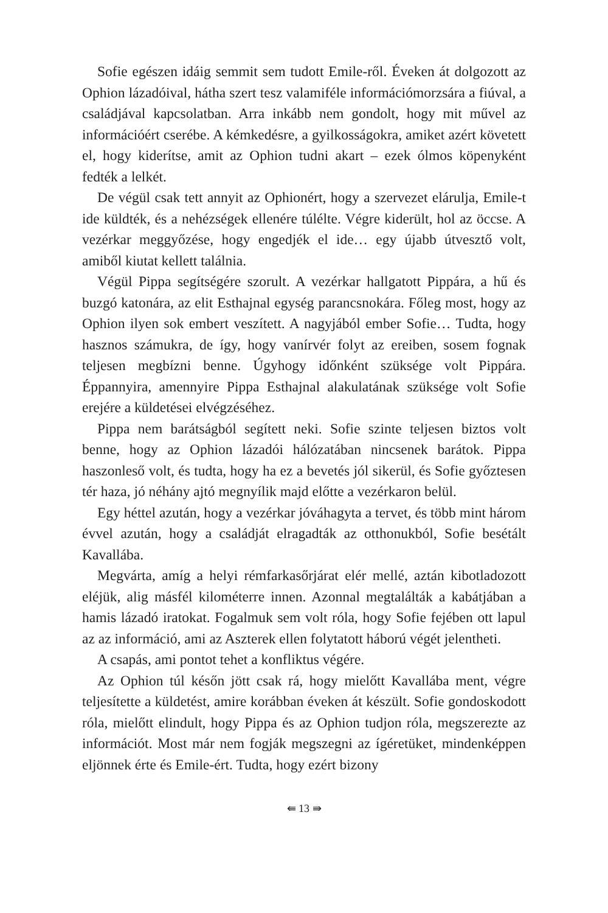Sofie egészen idáig semmit sem tudott Emile-ről. Éveken át dolgozott az Ophion lázadóival, hátha szert tesz valamiféle információmorzsára a fiúval, a családjával kapcsolatban. Arra inkább nem gondolt, hogy mit művel az információért cserébe. A kémkedésre, a gyilkosságokra, amiket azért követett el, hogy kiderítse, amit az Ophion tudni akart – ezek ólmos köpenyként fedték a lelkét.
De végül csak tett annyit az Ophionért, hogy a szervezet elárulja, Emile-t ide küldték, és a nehézségek ellenére túlélte. Végre kiderült, hol az öccse. A vezérkar meggyőzése, hogy engedjék el ide… egy újabb útvesztő volt, amiből kiutat kellett találnia.
Végül Pippa segítségére szorult. A vezérkar hallgatott Pippára, a hű és buzgó katonára, az elit Esthajnal egység parancsnokára. Főleg most, hogy az Ophion ilyen sok embert veszített. A nagyjából ember Sofie… Tudta, hogy hasznos számukra, de így, hogy vanírvér folyt az ereiben, sosem fognak teljesen megbízni benne. Úgyhogy időnként szüksége volt Pippára. Éppannyira, amennyire Pippa Esthajnal alakulatának szüksége volt Sofie erejére a küldetései elvégzéséhez.
Pippa nem barátságból segített neki. Sofie szinte teljesen biztos volt benne, hogy az Ophion lázadói hálózatában nincsenek barátok. Pippa haszonleső volt, és tudta, hogy ha ez a bevetés jól sikerül, és Sofie győztesen tér haza, jó néhány ajtó megnyílik majd előtte a vezérkaron belül.
Egy héttel azután, hogy a vezérkar jóváhagyta a tervet, és több mint három évvel azután, hogy a családját elragadták az otthonukból, Sofie besétált Kavallába.
Megvárta, amíg a helyi rémfarkasőrjárat elér mellé, aztán kibotladozott eléjük, alig másfél kilométerre innen. Azonnal megtalálták a kabátjában a hamis lázadó iratokat. Fogalmuk sem volt róla, hogy Sofie fejében ott lapul az az információ, ami az Aszterek ellen folytatott háború végét jelentheti.
A csapás, ami pontot tehet a konfliktus végére.
Az Ophion túl későn jött csak rá, hogy mielőtt Kavallába ment, végre teljesítette a küldetést, amire korábban éveken át készült. Sofie gondoskodott róla, mielőtt elindult, hogy Pippa és az Ophion tudjon róla, megszerezte az információt. Most már nem fogják megszegni az ígéretüket, mindenképpen eljönnek érte és Emile-ért. Tudta, hogy ezért bizony
⇚ 13 ⇛